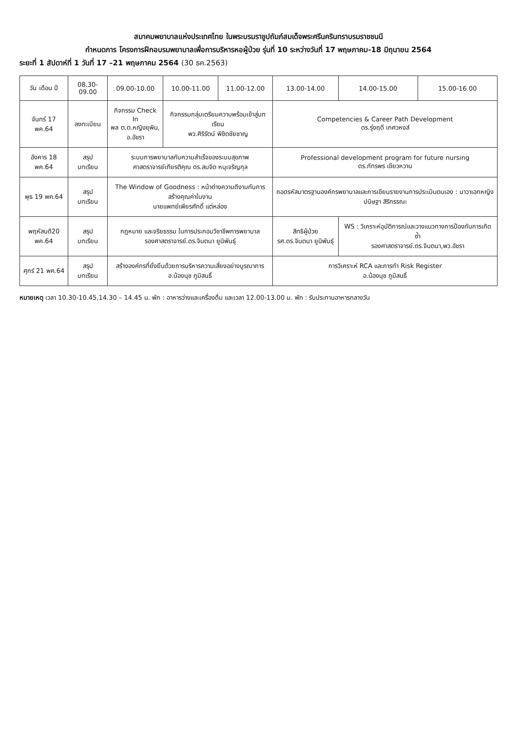สมาคมพยาบาลแห่งประเทศไทย ในพระบรมราชูปถัมภ์สมเด็จพระศรีนครินทราบรมราชชนนี
กำหนดการ โครงการฝึกอบรมพยาบาลเพื่อการบริหารหอผู้ป่วย รุ่นที่ 10 ระหว่างวันที่ 17 พฤษภาคม-18 มิถุนายน 2564
ระยะที่ 1 สัปดาห์ที่ 1 วันที่ 17 –21 พฤษภาคม 2564 (30 ธค.2563)
| วัน เดือน ปี | 08.30-09.00 | 09.00-10.00 | 10.00-11.00 | 11.00-12.00 | 13.00-14.00 | 14.00-15.00 | 15.00-16.00 |
| --- | --- | --- | --- | --- | --- | --- | --- |
| จันทร์ 17 พค.64 | ลงทะเบียน | กิจกรรม Check In พล ต.ต.หญิงยุพิน, อ.อัชรา | กิจกรรมกลุ่มเตรียมความพร้อมเข้าสู่บทเรียน พว.ศิริรัตน์ พิชิตชัยชาญ | | Competencies & Career Path Development ดร.รุ่งฤดี เกศวหงส์ | | |
| อังคาร 18 พค.64 | สรุป บทเรียน | ระบบการพยาบาลกับความสำเร็จของระบบสุขภาพ ศาสตราจารย์เกียรติคุณ ดร.สมจิต หนุเจริญกุล | | | Professional development program for future nursing ดร.ภัทรพร เขียวหวาน | | |
| พุธ 19 พค.64 | สรุป บทเรียน | The Window of Goodness : หน้าต่างความดีงามกับการสร้างคุณค่าในงาน นายแพทย์เพียรศักดิ์ แต่หล่อง | | | ถอดรหัสมาตรฐานองค์กรพยาบาลและการเขียนรายงานการประเมินตนเอง : นาวาเอกหญิงปนิษฐา สิริกรรณะ | | |
| พฤหัสบดี20 พค.64 | สรุป บทเรียน | กฎหมาย และจริยธรรม ในการประกอบวิชาชีพการพยาบาล รองศาสตราจารย์.ดร.จินตนา ยูนิพันธุ์ | | | สิทธิผู้ป่วย รศ.ดร.จินตนา ยูนิพันธุ์ | WS : วิเคราะห์อุบัติการณ์และวางแนวทางการป้องกันการเกิดซ้ำ รองศาสตราจารย์.ดร.จินตนา,พว.อัชรา | |
| ศุกร์ 21 พค.64 | สรุป บทเรียน | สร้างองค์กรที่ยั่งยืนด้วยการบริหารความเสี่ยงอย่างบูรณาการ อ.น้องนุช ภูมิสนธิ์ | | | การวิเคราะห์ RCA และการทำ Risk Register อ.น้องนุช ภูมิสนธิ์ | | |
หมายเหตุ เวลา 10.30-10.45,14.30 – 14.45 น. พัก : อาหารว่างและเครื่องดื่ม และเวลา 12.00-13.00 น. พัก : รับประทานอาหารกลางวัน